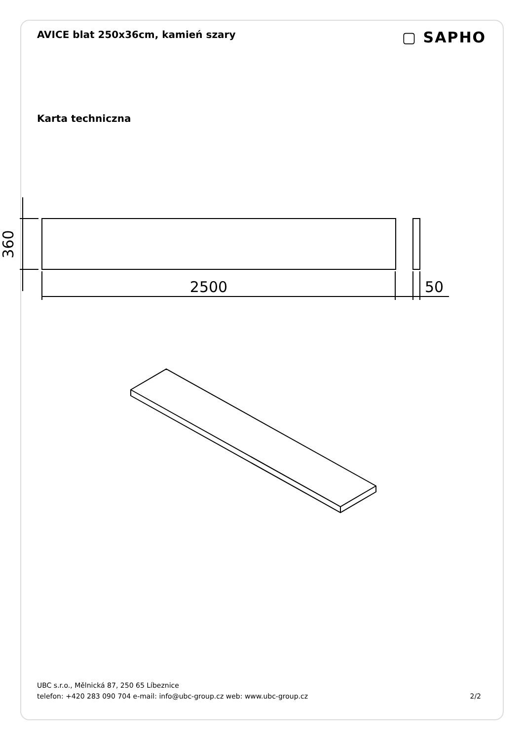AVICE blat 250x36cm, kamień szary
▢ SAPHO
Karta techniczna
360
2500
50
UBC s.r.o., Mělnická 87, 250 65 Líbeznice
telefon: +420 283 090 704 e-mail: info@ubc-group.cz web: www.ubc-group.cz 2/2